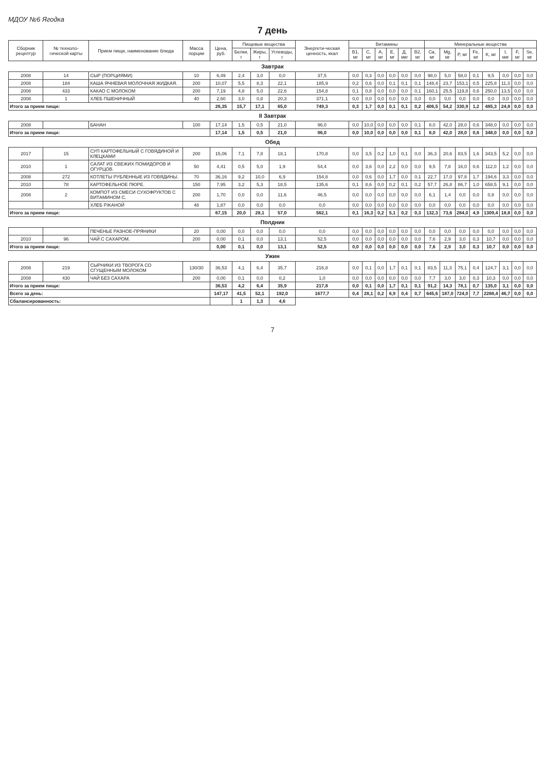МДОУ №6 Ягодка
7 день
| Сборник рецептур | № техноло-гической карты | Прием пищи, наименование блюда | Масса порции | Цена, руб. | Пищевые вещества | | | Энергети-ческая ценность, ккал | Витамины | | | | | | Минеральные вещества | | | | | | | |
| --- | --- | --- | --- | --- | --- | --- | --- | --- | --- | --- | --- | --- | --- | --- | --- | --- | --- | --- | --- | --- | --- | --- |
| | | | | | Белки, г | Жиры, г | Углеводы, г | | B1, мг | C, мг | A, мг | E, мг | Д, мкг | B2, мг | Ca, мг | Mg, мг | P, мг | Fe, мг | K, мг | I, мкг | F, мг | Se, мг |
| Завтрак | | | | | | | | | | | | | | | | | | | | | | |
| 2008 | 14 | СЫР (ПОРЦИЯМИ) | 10 | 6,49 | 2,4 | 3,0 | 0,0 | 37,5 | 0,0 | 0,3 | 0,0 | 0,0 | 0,0 | 0,0 | 98,0 | 5,0 | 58,0 | 0,1 | 9,5 | 0,0 | 0,0 | 0,0 |
| 2008 | 184 | КАША ЯЧНЕВАЯ МОЛОЧНАЯ ЖИДКАЯ. | 200 | 10,07 | 5,5 | 8,3 | 22,1 | 185,9 | 0,2 | 0,6 | 0,0 | 0,1 | 0,1 | 0,1 | 148,4 | 23,7 | 153,1 | 0,5 | 225,8 | 11,3 | 0,0 | 0,0 |
| 2008 | 433 | КАКАО С МОЛОКОМ | 200 | 7,19 | 4,8 | 5,0 | 22,6 | 154,8 | 0,1 | 0,8 | 0,0 | 0,0 | 0,0 | 0,1 | 160,1 | 25,5 | 119,8 | 0,6 | 250,0 | 13,5 | 0,0 | 0,0 |
| 2008 | 1 | ХЛЕБ ПШЕНИЧНЫЙ | 40 | 2,60 | 3,0 | 0,8 | 20,3 | 371,1 | 0,0 | 0,0 | 0,0 | 0,0 | 0,0 | 0,0 | 0,0 | 0,0 | 0,0 | 0,0 | 0,0 | 0,0 | 0,0 | 0,0 |
| Итого за прием пищи: | | | | 26,35 | 15,7 | 17,1 | 65,0 | 749,3 | 0,3 | 1,7 | 0,0 | 0,1 | 0,1 | 0,2 | 406,5 | 54,2 | 330,9 | 1,2 | 485,3 | 24,8 | 0,0 | 0,0 |
| II Завтрак | | | | | | | | | | | | | | | | | | | | | | |
| 2008 | | БАНАН | 100 | 17,14 | 1,5 | 0,5 | 21,0 | 96,0 | 0,0 | 10,0 | 0,0 | 0,0 | 0,0 | 0,1 | 8,0 | 42,0 | 28,0 | 0,6 | 348,0 | 0,0 | 0,0 | 0,0 |
| Итого за прием пищи: | | | | 17,14 | 1,5 | 0,5 | 21,0 | 96,0 | 0,0 | 10,0 | 0,0 | 0,0 | 0,0 | 0,1 | 8,0 | 42,0 | 28,0 | 0,6 | 348,0 | 0,0 | 0,0 | 0,0 |
| Обед | | | | | | | | | | | | | | | | | | | | | | |
| 2017 | 15 | СУП КАРТОФЕЛЬНЫЙ С ГОВЯДИНОЙ И КЛЕЦКАМИ | 200 | 15,06 | 7,1 | 7,8 | 18,1 | 170,8 | 0,0 | 3,5 | 0,2 | 1,0 | 0,1 | 0,0 | 36,3 | 20,6 | 83,5 | 1,6 | 343,5 | 5,2 | 0,0 | 0,0 |
| 2010 | 1 | САЛАТ ИЗ СВЕЖИХ ПОМИДОРОВ И ОГУРЦОВ. | 50 | 4,41 | 0,5 | 5,0 | 1,9 | 54,4 | 0,0 | 3,6 | 0,0 | 2,2 | 0,0 | 0,0 | 9,5 | 7,8 | 16,0 | 0,6 | 112,0 | 1,2 | 0,0 | 0,0 |
| 2008 | 272 | КОТЛЕТЫ РУБЛЕННЫЕ ИЗ ГОВЯДИНЫ. | 70 | 36,16 | 9,2 | 10,0 | 6,9 | 154,8 | 0,0 | 0,6 | 0,0 | 1,7 | 0,0 | 0,1 | 22,7 | 17,0 | 97,8 | 1,7 | 194,6 | 3,3 | 0,0 | 0,0 |
| 2010 | 78 | КАРТОФЕЛЬНОЕ ПЮРЕ. | 150 | 7,95 | 3,2 | 5,3 | 18,5 | 135,6 | 0,1 | 8,6 | 0,0 | 0,2 | 0,1 | 0,2 | 57,7 | 26,8 | 86,7 | 1,0 | 658,5 | 9,1 | 0,0 | 0,0 |
| 2008 | 2 | КОМПОТ ИЗ СМЕСИ СУХОФРУКТОВ С ВИТАМИНОМ С. | 200 | 1,70 | 0,0 | 0,0 | 11,6 | 46,5 | 0,0 | 0,0 | 0,0 | 0,0 | 0,0 | 0,0 | 6,1 | 1,4 | 0,0 | 0,0 | 0,8 | 0,0 | 0,0 | 0,0 |
| | | ХЛЕБ РЖАНОЙ | 48 | 1,87 | 0,0 | 0,0 | 0,0 | 0,0 | 0,0 | 0,0 | 0,0 | 0,0 | 0,0 | 0,0 | 0,0 | 0,0 | 0,0 | 0,0 | 0,0 | 0,0 | 0,0 | 0,0 |
| Итого за прием пищи: | | | | 67,15 | 20,0 | 28,1 | 57,0 | 562,1 | 0,1 | 16,3 | 0,2 | 5,1 | 0,2 | 0,3 | 132,3 | 73,6 | 284,0 | 4,9 | 1309,4 | 18,8 | 0,0 | 0,0 |
| Полдник | | | | | | | | | | | | | | | | | | | | | | |
| | | ПЕЧЕНЬЕ РАЗНОЕ-ПРЯНИКИ | 20 | 0,00 | 0,0 | 0,0 | 0,0 | 0,0 | 0,0 | 0,0 | 0,0 | 0,0 | 0,0 | 0,0 | 0,0 | 0,0 | 0,0 | 0,0 | 0,0 | 0,0 | 0,0 | 0,0 |
| 2010 | 96 | ЧАЙ С САХАРОМ. | 200 | 0,00 | 0,1 | 0,0 | 13,1 | 52,5 | 0,0 | 0,0 | 0,0 | 0,0 | 0,0 | 0,0 | 7,6 | 2,9 | 3,0 | 0,3 | 10,7 | 0,0 | 0,0 | 0,0 |
| Итого за прием пищи: | | | | 0,00 | 0,1 | 0,0 | 13,1 | 52,5 | 0,0 | 0,0 | 0,0 | 0,0 | 0,0 | 0,0 | 7,6 | 2,9 | 3,0 | 0,3 | 10,7 | 0,0 | 0,0 | 0,0 |
| Ужин | | | | | | | | | | | | | | | | | | | | | | |
| 2008 | 219 | СЫРНИКИ ИЗ ТВОРОГА СО СГУЩЕННЫМ МОЛОКОМ | 130/30 | 36,53 | 4,1 | 6,4 | 35,7 | 216,8 | 0,0 | 0,1 | 0,0 | 1,7 | 0,1 | 0,1 | 83,5 | 11,3 | 75,1 | 0,4 | 124,7 | 3,1 | 0,0 | 0,0 |
| 2008 | 430 | ЧАЙ БЕЗ САХАРА | 200 | 0,00 | 0,1 | 0,0 | 0,2 | 1,0 | 0,0 | 0,0 | 0,0 | 0,0 | 0,0 | 0,0 | 7,7 | 3,0 | 3,0 | 0,3 | 10,3 | 0,0 | 0,0 | 0,0 |
| Итого за прием пищи: | | | | 36,53 | 4,2 | 6,4 | 35,9 | 217,8 | 0,0 | 0,1 | 0,0 | 1,7 | 0,1 | 0,1 | 91,2 | 14,3 | 78,1 | 0,7 | 135,0 | 3,1 | 0,0 | 0,0 |
| Всего за день: | | | | 147,17 | 41,5 | 52,1 | 192,0 | 1677,7 | 0,4 | 28,1 | 0,2 | 6,9 | 0,4 | 0,7 | 645,6 | 187,0 | 724,0 | 7,7 | 2288,4 | 46,7 | 0,0 | 0,0 |
| Сбалансированность: | | | | | 1 | 1,3 | 4,6 | | | | | | | | | | | | | | | |
7